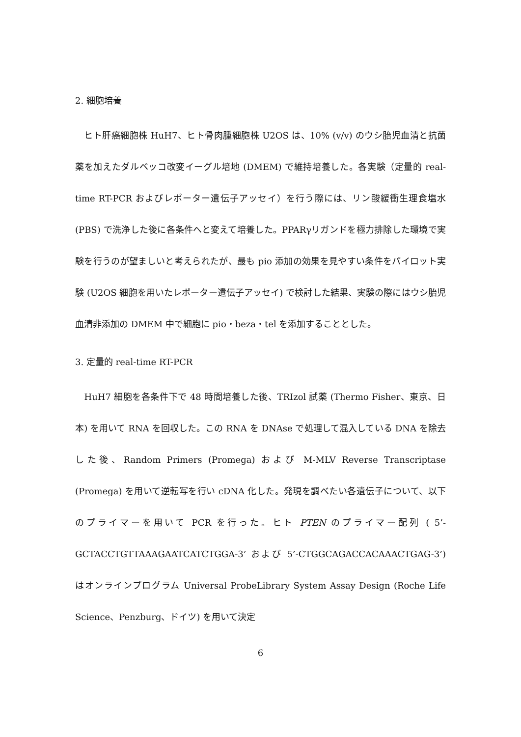2. 細胞培養
　ヒト肝癌細胞株 HuH7、ヒト骨肉腫細胞株 U2OS は、10% (v/v) のウシ胎児血清と抗菌薬を加えたダルベッコ改変イーグル培地 (DMEM) で維持培養した。各実験（定量的 real-time RT-PCR およびレポーター遺伝子アッセイ）を行う際には、リン酸緩衝生理食塩水 (PBS) で洗浄した後に各条件へと変えて培養した。PPARγリガンドを極力排除した環境で実験を行うのが望ましいと考えられたが、最も pio 添加の効果を見やすい条件をパイロット実験 (U2OS 細胞を用いたレポーター遺伝子アッセイ) で検討した結果、実験の際にはウシ胎児血清非添加の DMEM 中で細胞に pio・beza・tel を添加することとした。
3. 定量的 real-time RT-PCR
　HuH7 細胞を各条件下で 48 時間培養した後、TRIzol 試薬 (Thermo Fisher、東京、日本) を用いて RNA を回収した。この RNA を DNAse で処理して混入している DNA を除去した後、Random Primers (Promega) および M-MLV Reverse Transcriptase (Promega) を用いて逆転写を行い cDNA 化した。発現を調べたい各遺伝子について、以下のプライマーを用いて PCR を行った。ヒト PTEN のプライマー配列 ( 5’-GCTACCTGTTAAAGAATCATCTGGA-3’ および 5’-CTGGCAGACCACAAACTGAG-3’) はオンラインプログラム Universal ProbeLibrary System Assay Design (Roche Life Science、Penzburg、ドイツ) を用いて決定
6